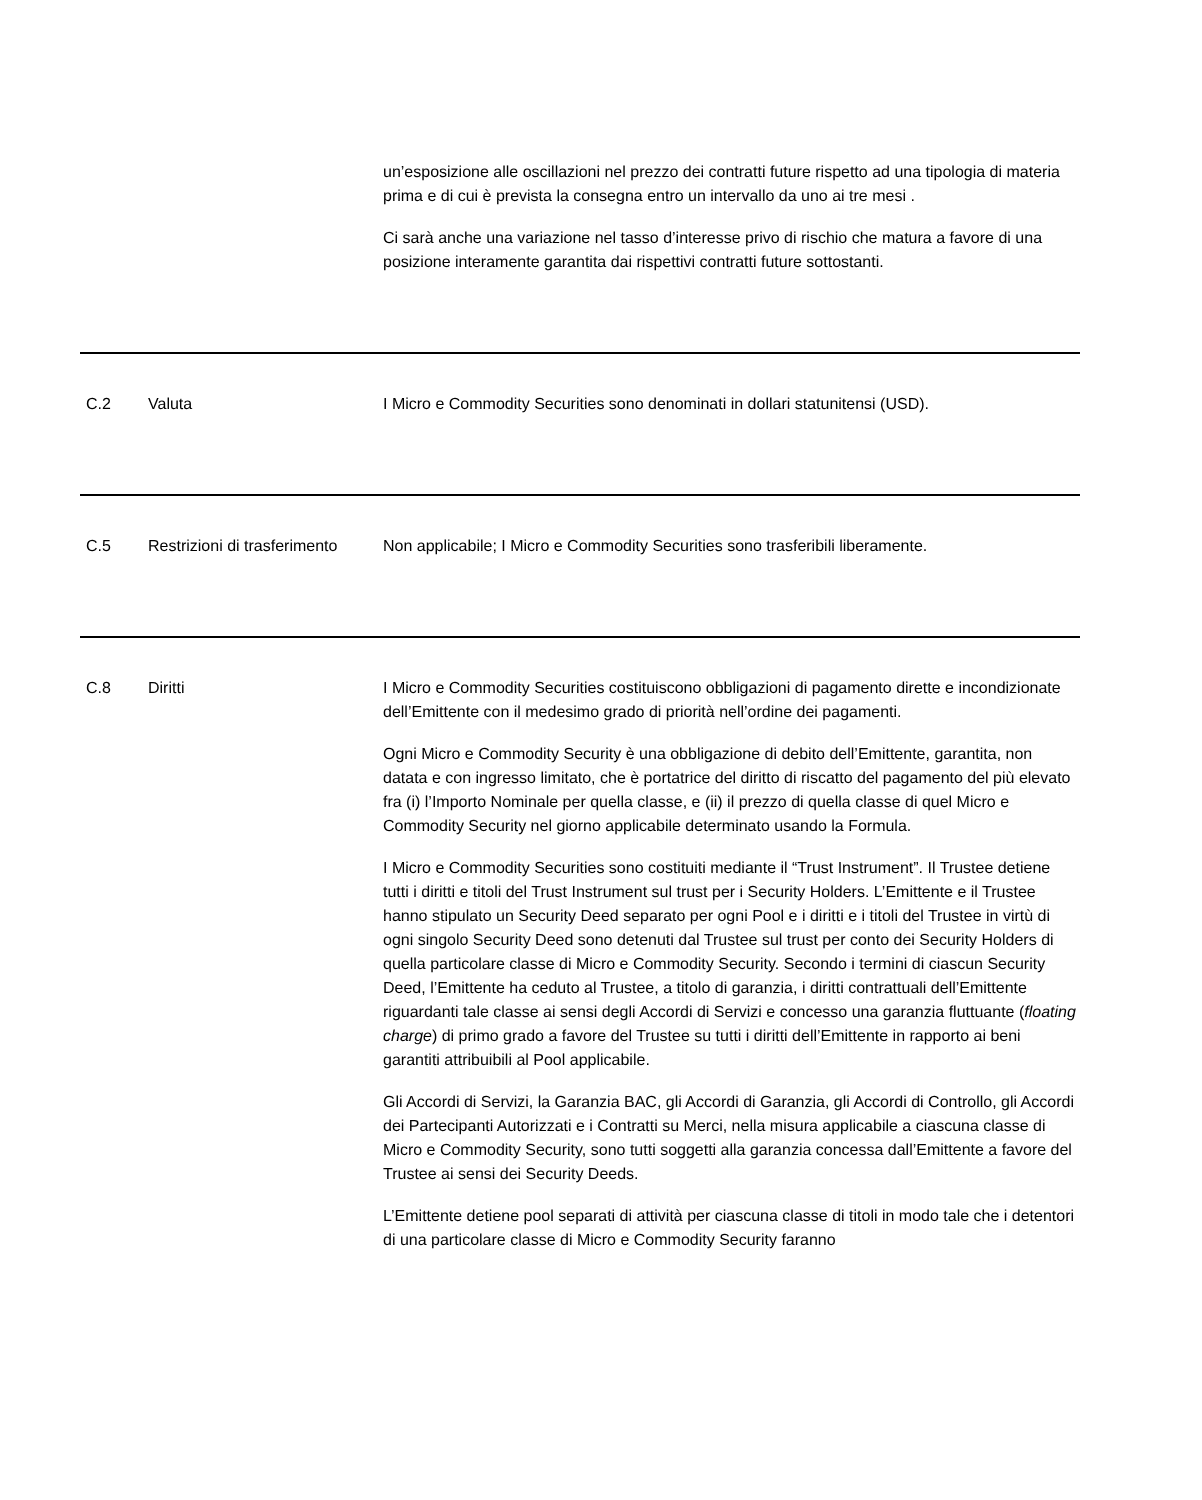| | | un’esposizione alle oscillazioni nel prezzo dei contratti future rispetto ad una tipologia di materia prima e di cui è prevista la consegna entro un intervallo da uno ai tre mesi . Ci sarà anche una variazione nel tasso d’interesse privo di rischio che matura a favore di una posizione interamente garantita dai rispettivi contratti future sottostanti. |
| C.2 | Valuta | I Micro e Commodity Securities sono denominati in dollari statunitensi (USD). |
| C.5 | Restrizioni di trasferimento | Non applicabile; I Micro e Commodity Securities sono trasferibili liberamente. |
| C.8 | Diritti | I Micro e Commodity Securities costituiscono obbligazioni di pagamento dirette e incondizionate dell’Emittente con il medesimo grado di priorità nell’ordine dei pagamenti. Ogni Micro e Commodity Security è una obbligazione di debito dell’Emittente, garantita, non datata e con ingresso limitato, che è portatrice del diritto di riscatto del pagamento del più elevato fra (i) l’Importo Nominale per quella classe, e (ii) il prezzo di quella classe di quel Micro e Commodity Security nel giorno applicabile determinato usando la Formula. I Micro e Commodity Securities sono costituiti mediante il “Trust Instrument”. Il Trustee detiene tutti i diritti e titoli del Trust Instrument sul trust per i Security Holders. L’Emittente e il Trustee hanno stipulato un Security Deed separato per ogni Pool e i diritti e i titoli del Trustee in virtù di ogni singolo Security Deed sono detenuti dal Trustee sul trust per conto dei Security Holders di quella particolare classe di Micro e Commodity Security. Secondo i termini di ciascun Security Deed, l’Emittente ha ceduto al Trustee, a titolo di garanzia, i diritti contrattuali dell’Emittente riguardanti tale classe ai sensi degli Accordi di Servizi e concesso una garanzia fluttuante ( floating charge ) di primo grado a favore del Trustee su tutti i diritti dell’Emittente in rapporto ai beni garantiti attribuibili al Pool applicabile. Gli Accordi di Servizi, la Garanzia BAC, gli Accordi di Garanzia, gli Accordi di Controllo, gli Accordi dei Partecipanti Autorizzati e i Contratti su Merci, nella misura applicabile a ciascuna classe di Micro e Commodity Security, sono tutti soggetti alla garanzia concessa dall’Emittente a favore del Trustee ai sensi dei Security Deeds. L’Emittente detiene pool separati di attività per ciascuna classe di titoli in modo tale che i detentori di una particolare classe di Micro e Commodity Security faranno |